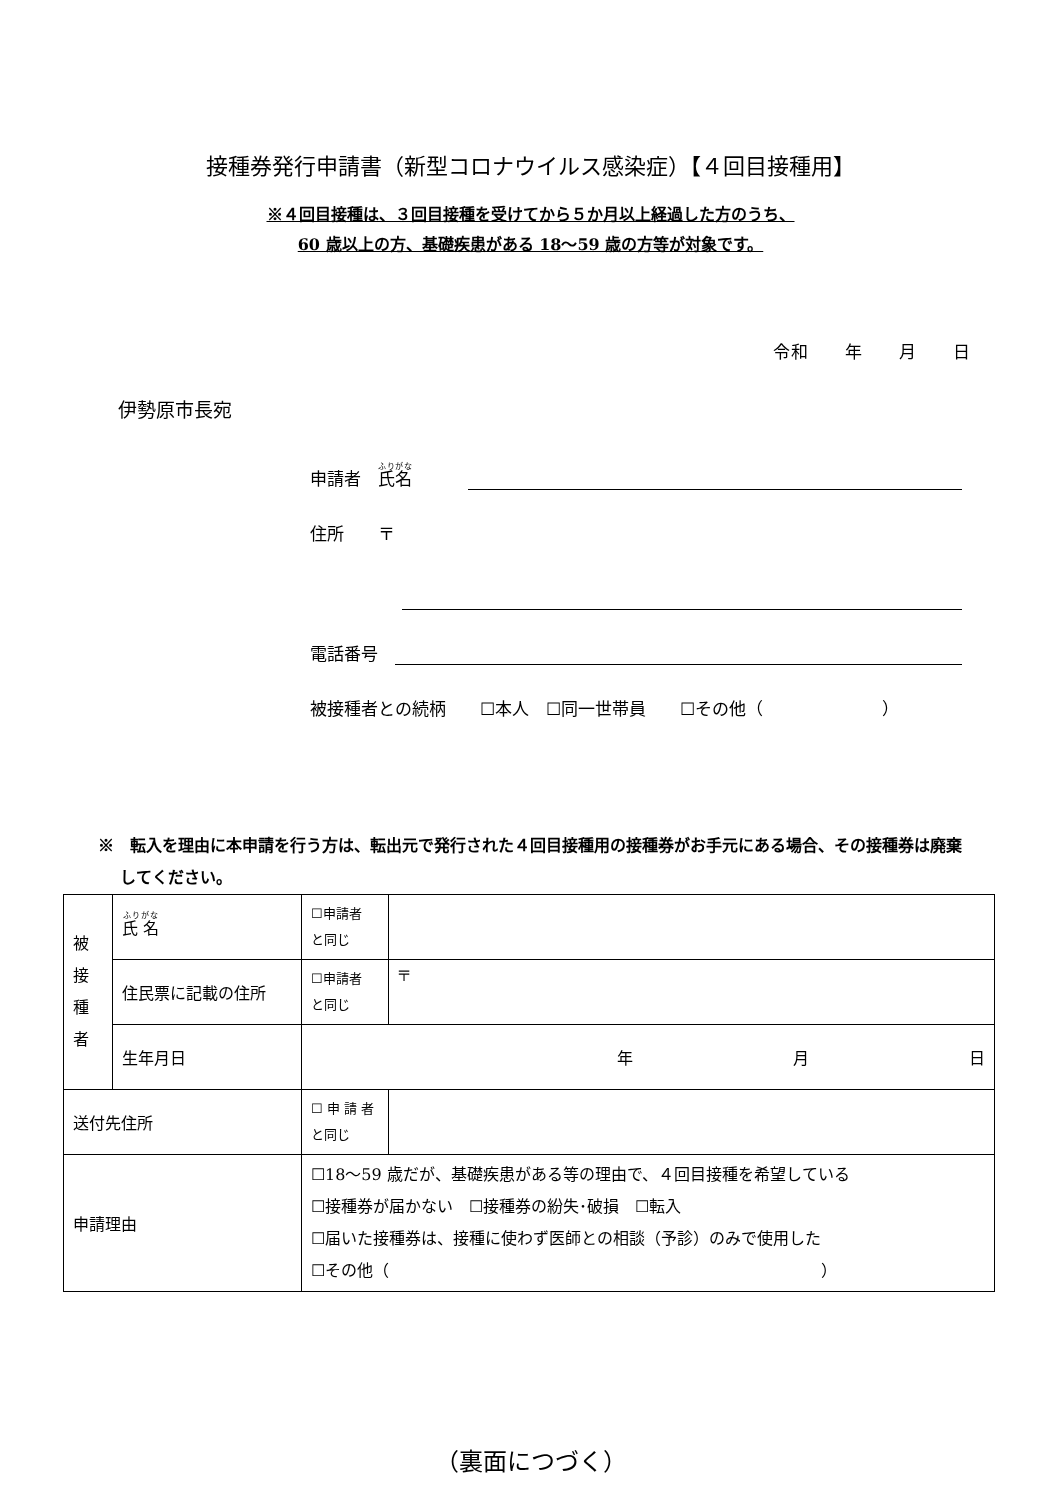接種券発行申請書（新型コロナウイルス感染症）【４回目接種用】
※４回目接種は、３回目接種を受けてから５か月以上経過した方のうち、
60 歳以上の方、基礎疾患がある 18～59 歳の方等が対象です。
令和　　年　　月　　日
伊勢原市長宛
申請者　氏名
住所　　〒
電話番号　
被接種者との続柄　　☐本人　☐同一世帯員　　☐その他（　　　　　　　）
※　転入を理由に本申請を行う方は、転出元で発行された４回目接種用の接種券がお手元にある場合、その接種券は廃棄してください。
| 被 接 種 者 | 氏 名 | ☐申請者 と同じ | |
| | 住民票に記載の住所 | ☐申請者 と同じ | 〒 |
| | 生年月日 | 年 月 日 | |
| 送付先住所 | | ☐ 申 請 者 と同じ | |
| 申請理由 | | ☐18～59 歳だが、基礎疾患がある等の理由で、４回目接種を希望している ☐接種券が届かない ☐接種券の紛失･破損 ☐転入 ☐届いた接種券は、接種に使わず医師との相談（予診）のみで使用した ☐その他（ ） | |
（裏面につづく）